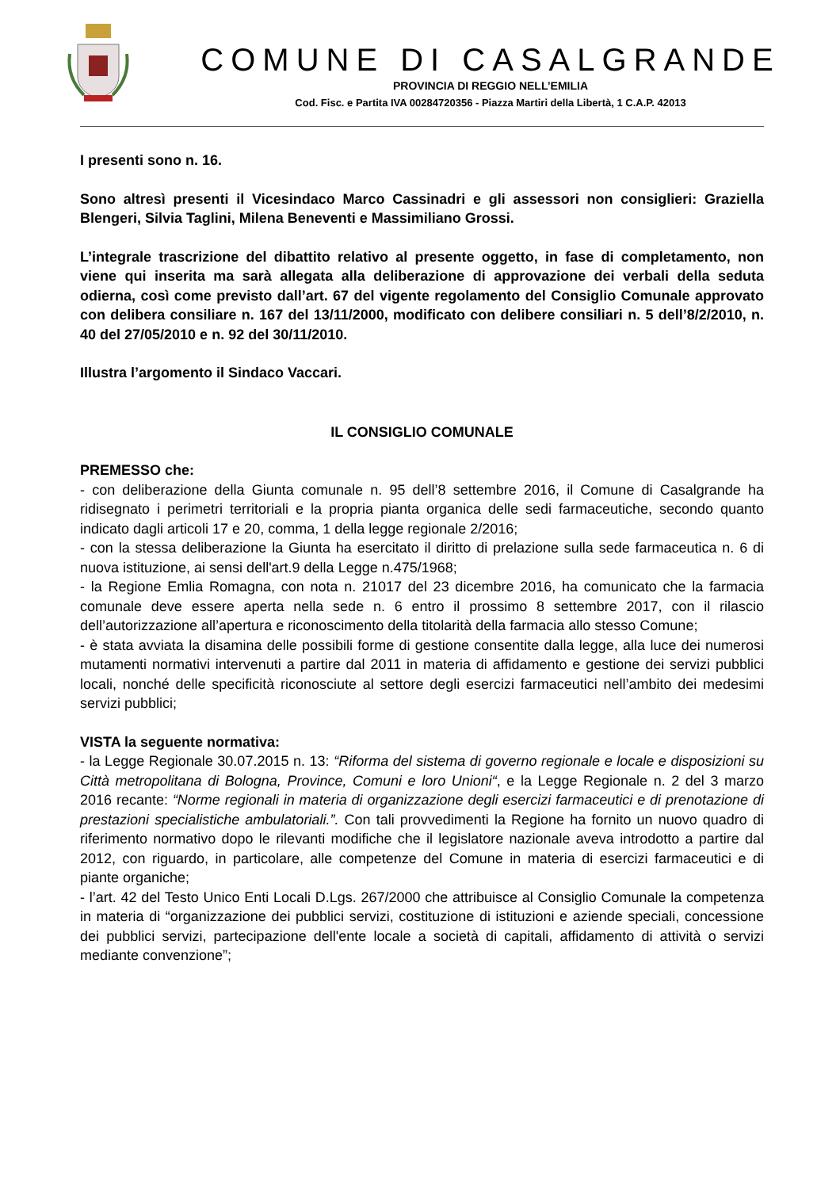COMUNE DI CASALGRANDE
PROVINCIA DI REGGIO NELL’EMILIA
Cod. Fisc. e Partita IVA 00284720356 - Piazza Martiri della Libertà, 1 C.A.P. 42013
I presenti sono n. 16.
Sono altresì presenti il Vicesindaco Marco Cassinadri e gli assessori non consiglieri: Graziella Blengeri, Silvia Taglini, Milena Beneventi e Massimiliano Grossi.
L’integrale trascrizione del dibattito relativo al presente oggetto, in fase di completamento, non viene qui inserita ma sarà allegata alla deliberazione di approvazione dei verbali della seduta odierna, così come previsto dall’art. 67 del vigente regolamento del Consiglio Comunale approvato con delibera consiliare n. 167 del 13/11/2000, modificato con delibere consiliari n. 5 dell’8/2/2010, n. 40 del 27/05/2010 e n. 92 del 30/11/2010.
Illustra l’argomento il Sindaco Vaccari.
IL CONSIGLIO COMUNALE
PREMESSO che:
- con deliberazione della Giunta comunale n. 95 dell’8 settembre 2016, il Comune di Casalgrande ha ridisegnato i perimetri territoriali e la propria pianta organica delle sedi farmaceutiche, secondo quanto indicato dagli articoli 17 e 20, comma, 1 della legge regionale 2/2016;
- con la stessa deliberazione la Giunta ha esercitato il diritto di prelazione sulla sede farmaceutica n. 6 di nuova istituzione, ai sensi dell'art.9 della Legge n.475/1968;
- la Regione Emlia Romagna, con nota n. 21017 del 23 dicembre 2016, ha comunicato che la farmacia comunale deve essere aperta nella sede n. 6 entro il prossimo 8 settembre 2017, con il rilascio dell’autorizzazione all’apertura e riconoscimento della titolarità della farmacia allo stesso Comune;
- è stata avviata la disamina delle possibili forme di gestione consentite dalla legge, alla luce dei numerosi mutamenti normativi intervenuti a partire dal 2011 in materia di affidamento e gestione dei servizi pubblici locali, nonché delle specificità riconosciute al settore degli esercizi farmaceutici nell’ambito dei medesimi servizi pubblici;
VISTA la seguente normativa:
- la Legge Regionale 30.07.2015 n. 13: “Riforma del sistema di governo regionale e locale e disposizioni su Città metropolitana di Bologna, Province, Comuni e loro Unioni“, e la Legge Regionale n. 2 del 3 marzo 2016 recante: “Norme regionali in materia di organizzazione degli esercizi farmaceutici e di prenotazione di prestazioni specialistiche ambulatoriali.”. Con tali provvedimenti la Regione ha fornito un nuovo quadro di riferimento normativo dopo le rilevanti modifiche che il legislatore nazionale aveva introdotto a partire dal 2012, con riguardo, in particolare, alle competenze del Comune in materia di esercizi farmaceutici e di piante organiche;
- l’art. 42 del Testo Unico Enti Locali D.Lgs. 267/2000 che attribuisce al Consiglio Comunale la competenza in materia di “organizzazione dei pubblici servizi, costituzione di istituzioni e aziende speciali, concessione dei pubblici servizi, partecipazione dell'ente locale a società di capitali, affidamento di attività o servizi mediante convenzione”;